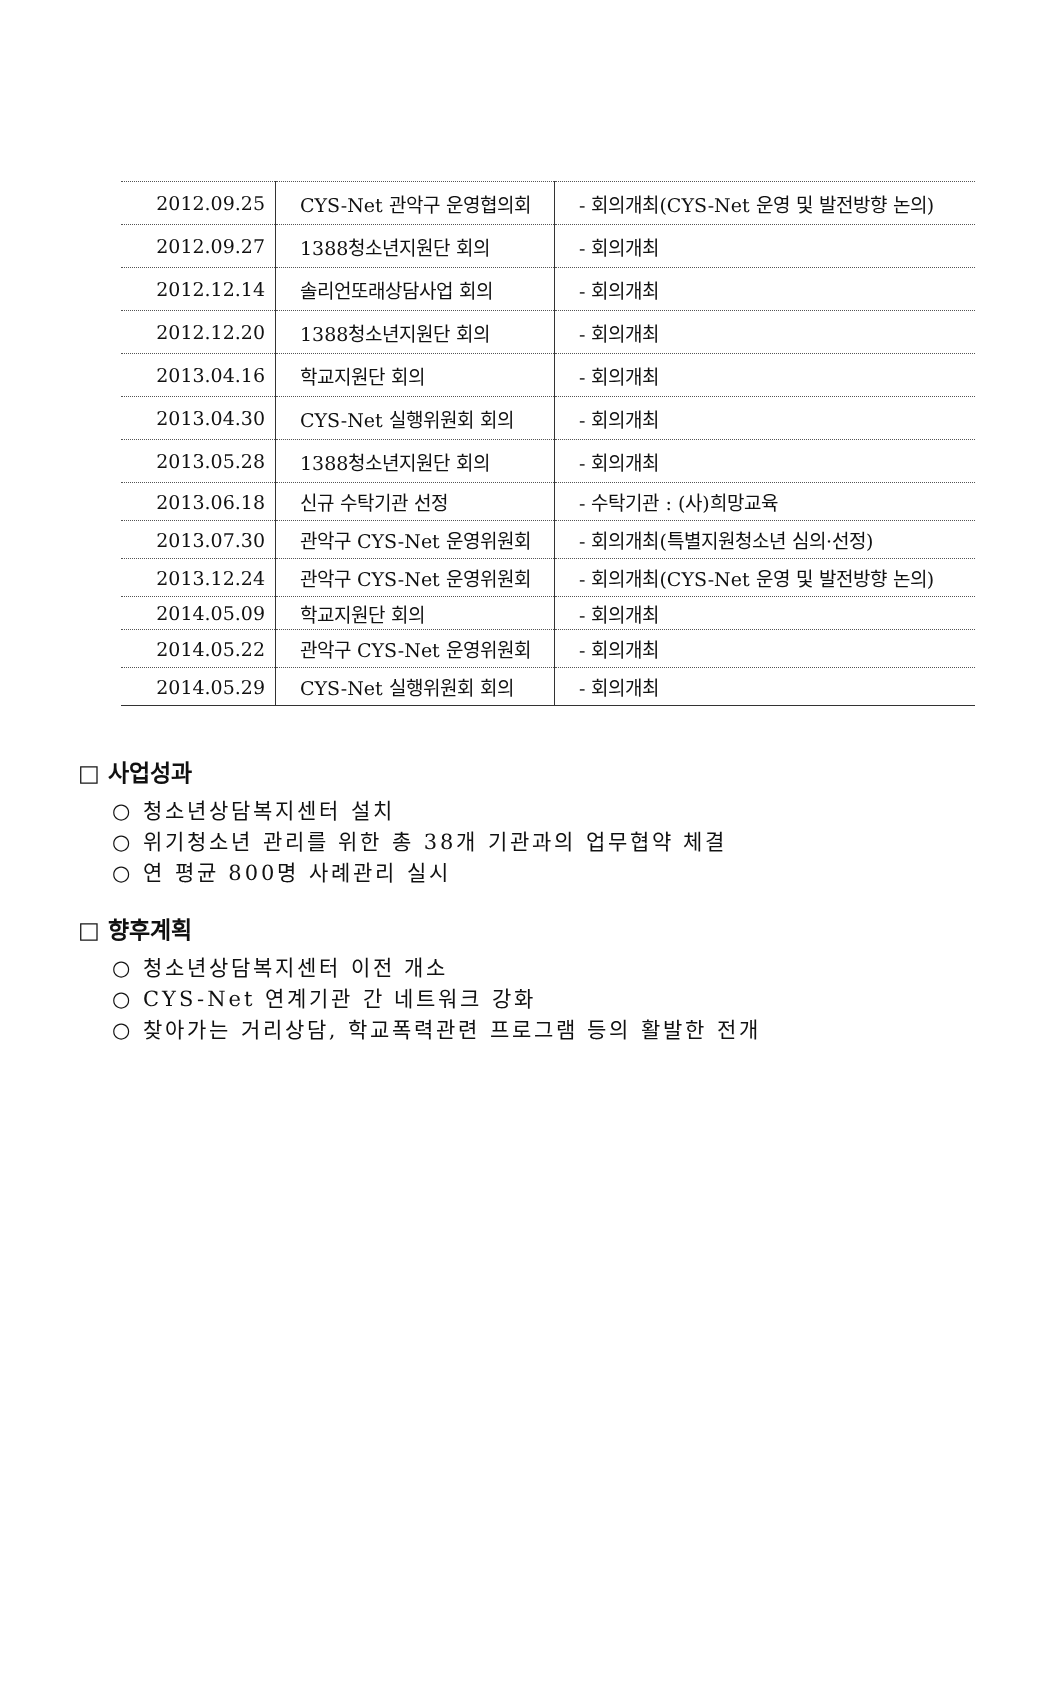| 2012.09.25 | CYS-Net 관악구 운영협의회 | - 회의개최(CYS-Net 운영 및 발전방향 논의) |
| 2012.09.27 | 1388청소년지원단 회의 | - 회의개최 |
| 2012.12.14 | 솔리언또래상담사업 회의 | - 회의개최 |
| 2012.12.20 | 1388청소년지원단 회의 | - 회의개최 |
| 2013.04.16 | 학교지원단 회의 | - 회의개최 |
| 2013.04.30 | CYS-Net 실행위원회 회의 | - 회의개최 |
| 2013.05.28 | 1388청소년지원단 회의 | - 회의개최 |
| 2013.06.18 | 신규 수탁기관 선정 | - 수탁기관 : (사)희망교육 |
| 2013.07.30 | 관악구 CYS-Net 운영위원회 | - 회의개최(특별지원청소년 심의·선정) |
| 2013.12.24 | 관악구 CYS-Net 운영위원회 | - 회의개최(CYS-Net 운영 및 발전방향 논의) |
| 2014.05.09 | 학교지원단 회의 | - 회의개최 |
| 2014.05.22 | 관악구 CYS-Net 운영위원회 | - 회의개최 |
| 2014.05.29 | CYS-Net 실행위원회 회의 | - 회의개최 |
□ 사업성과
○ 청소년상담복지센터 설치
○ 위기청소년 관리를 위한 총 38개 기관과의 업무협약 체결
○ 연 평균 800명 사례관리 실시
□ 향후계획
○ 청소년상담복지센터 이전 개소
○ CYS-Net 연계기관 간 네트워크 강화
○ 찾아가는 거리상담, 학교폭력관련 프로그램 등의 활발한 전개